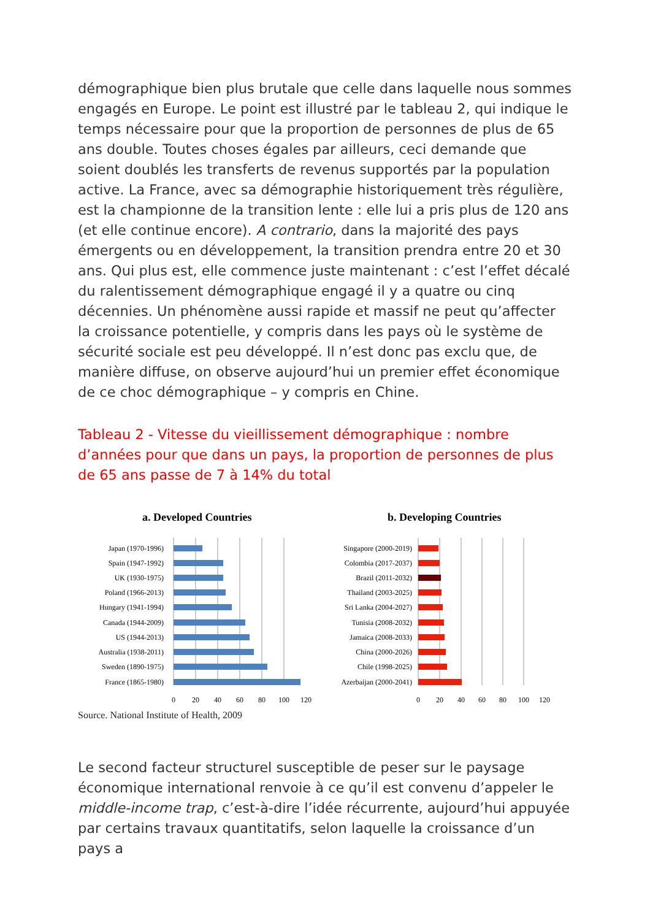démographique bien plus brutale que celle dans laquelle nous sommes engagés en Europe. Le point est illustré par le tableau 2, qui indique le temps nécessaire pour que la proportion de personnes de plus de 65 ans double. Toutes choses égales par ailleurs, ceci demande que soient doublés les transferts de revenus supportés par la population active. La France, avec sa démographie historiquement très régulière, est la championne de la transition lente : elle lui a pris plus de 120 ans (et elle continue encore). A contrario, dans la majorité des pays émergents ou en développement, la transition prendra entre 20 et 30 ans. Qui plus est, elle commence juste maintenant : c’est l’effet décalé du ralentissement démographique engagé il y a quatre ou cinq décennies. Un phénomène aussi rapide et massif ne peut qu’affecter la croissance potentielle, y compris dans les pays où le système de sécurité sociale est peu développé. Il n’est donc pas exclu que, de manière diffuse, on observe aujourd’hui un premier effet économique de ce choc démographique – y compris en Chine.
Tableau 2 - Vitesse du vieillissement démographique : nombre d’années pour que dans un pays, la proportion de personnes de plus de 65 ans passe de 7 à 14% du total
a. Developed Countries
Japan (1970-1996)
Spain (1947-1992)
UK (1930-1975)
Poland (1966-2013)
Hungary (1941-1994)
Canada (1944-2009)
US (1944-2013)
Australia (1938-2011)
Sweden (1890-1975)
France (1865-1980)
0
20
40
60
80
100
120
b. Developing Countries
Singapore (2000-2019)
Colombia (2017-2037)
Brazil (2011-2032)
Thailand (2003-2025)
Sri Lanka (2004-2027)
Tunisia (2008-2032)
Jamaica (2008-2033)
China (2000-2026)
Chile (1998-2025)
Azerbaijan (2000-2041)
0
20
40
60
80
100
120
Source. National Institute of Health, 2009
Le second facteur structurel susceptible de peser sur le paysage économique international renvoie à ce qu’il est convenu d’appeler le middle-income trap, c’est-à-dire l’idée récurrente, aujourd’hui appuyée par certains travaux quantitatifs, selon laquelle la croissance d’un pays a